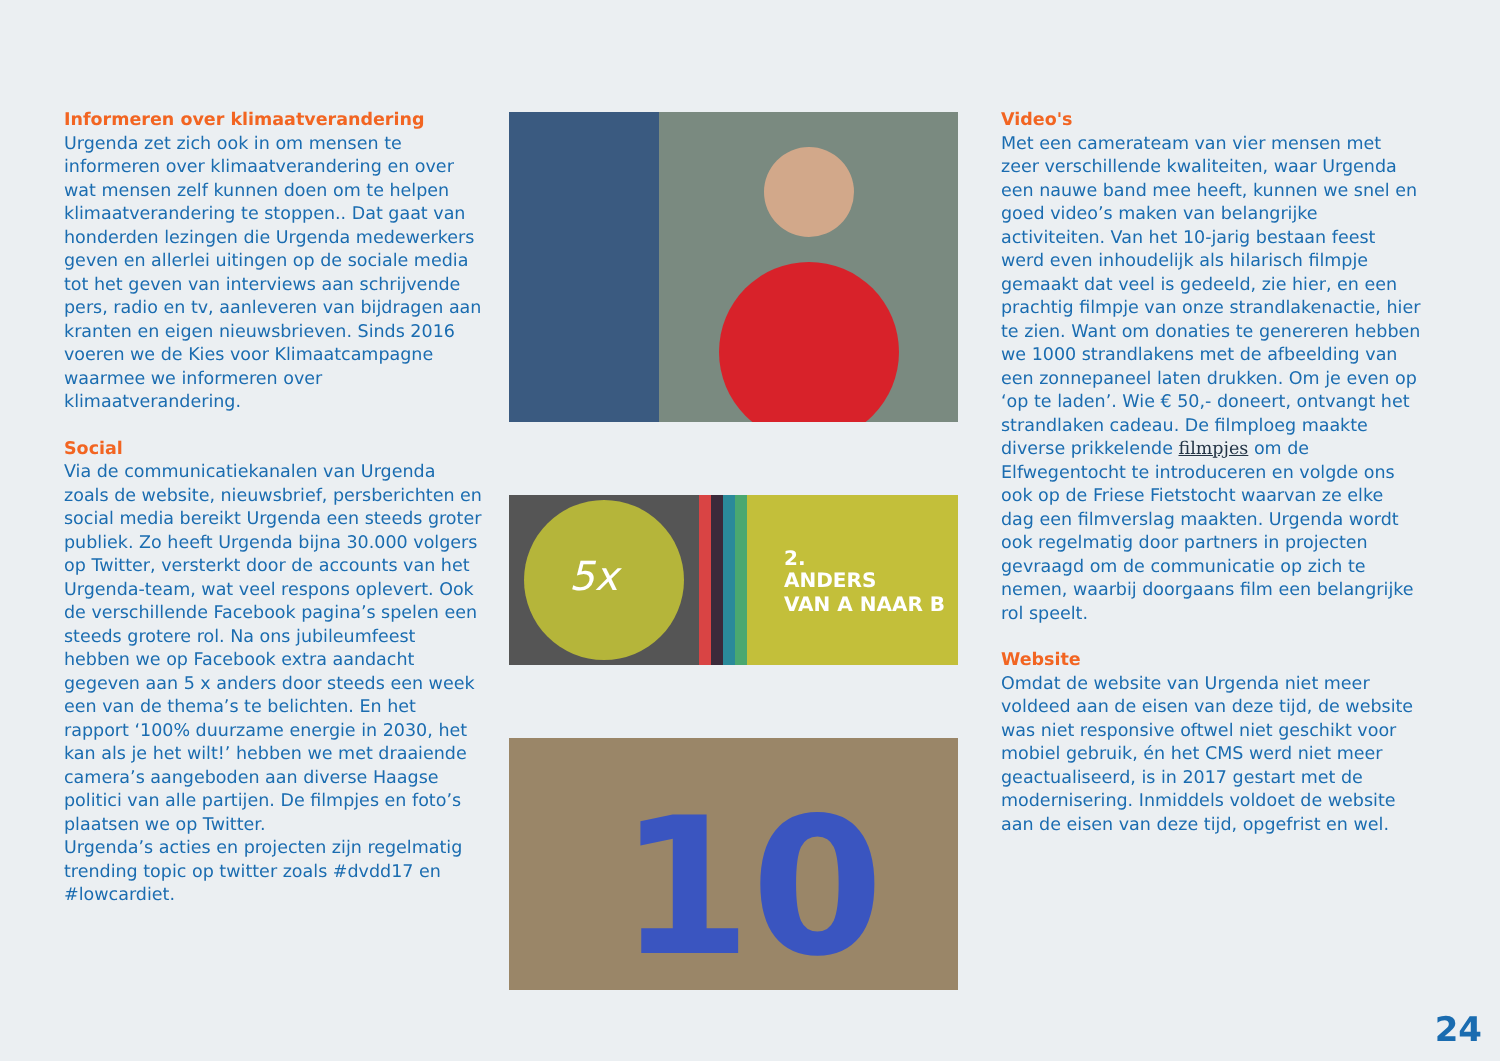Informeren over klimaatverandering
Urgenda zet zich ook in om mensen te informeren over klimaatverandering en over wat mensen zelf kunnen doen om te helpen klimaatverandering te stoppen.. Dat gaat van honderden lezingen die Urgenda medewerkers geven en allerlei uitingen op de sociale media tot het geven van interviews aan schrijvende pers, radio en tv, aanleveren van bijdragen aan kranten en eigen nieuwsbrieven. Sinds 2016 voeren we de Kies voor Klimaatcampagne waarmee we informeren over klimaatverandering.
Social
Via de communicatiekanalen van Urgenda zoals de website, nieuwsbrief, persberichten en social media bereikt Urgenda een steeds groter publiek. Zo heeft Urgenda bijna 30.000 volgers op Twitter, versterkt door de accounts van het Urgenda-team, wat veel respons oplevert. Ook de verschillende Facebook pagina’s spelen een steeds grotere rol. Na ons jubileumfeest hebben we op Facebook extra aandacht gegeven aan 5 x anders door steeds een week een van de thema’s te belichten. En het rapport ‘100% duurzame energie in 2030, het kan als je het wilt!’ hebben we met draaiende camera’s aangeboden aan diverse Haagse politici van alle partijen. De filmpjes en foto’s plaatsen we op Twitter.
Urgenda’s acties en projecten zijn regelmatig trending topic op twitter zoals #dvdd17 en #lowcardiet.
5x
2.
ANDERS
VAN A NAAR B
10
Video's
Met een camerateam van vier mensen met zeer verschillende kwaliteiten, waar Urgenda een nauwe band mee heeft, kunnen we snel en goed video’s maken van belangrijke activiteiten. Van het 10-jarig bestaan feest werd even inhoudelijk als hilarisch filmpje gemaakt dat veel is gedeeld, zie hier, en een prachtig filmpje van onze strandlakenactie, hier te zien. Want om donaties te genereren hebben we 1000 strandlakens met de afbeelding van een zonnepaneel laten drukken. Om je even op ‘op te laden’. Wie € 50,- doneert, ontvangt het strandlaken cadeau. De filmploeg maakte diverse prikkelende filmpjes om de Elfwegentocht te introduceren en volgde ons ook op de Friese Fietstocht waarvan ze elke dag een filmverslag maakten. Urgenda wordt ook regelmatig door partners in projecten gevraagd om de communicatie op zich te nemen, waarbij doorgaans film een belangrijke rol speelt.
Website
Omdat de website van Urgenda niet meer voldeed aan de eisen van deze tijd, de website was niet responsive oftwel niet geschikt voor mobiel gebruik, én het CMS werd niet meer geactualiseerd, is in 2017 gestart met de modernisering. Inmiddels voldoet de website aan de eisen van deze tijd, opgefrist en wel.
24